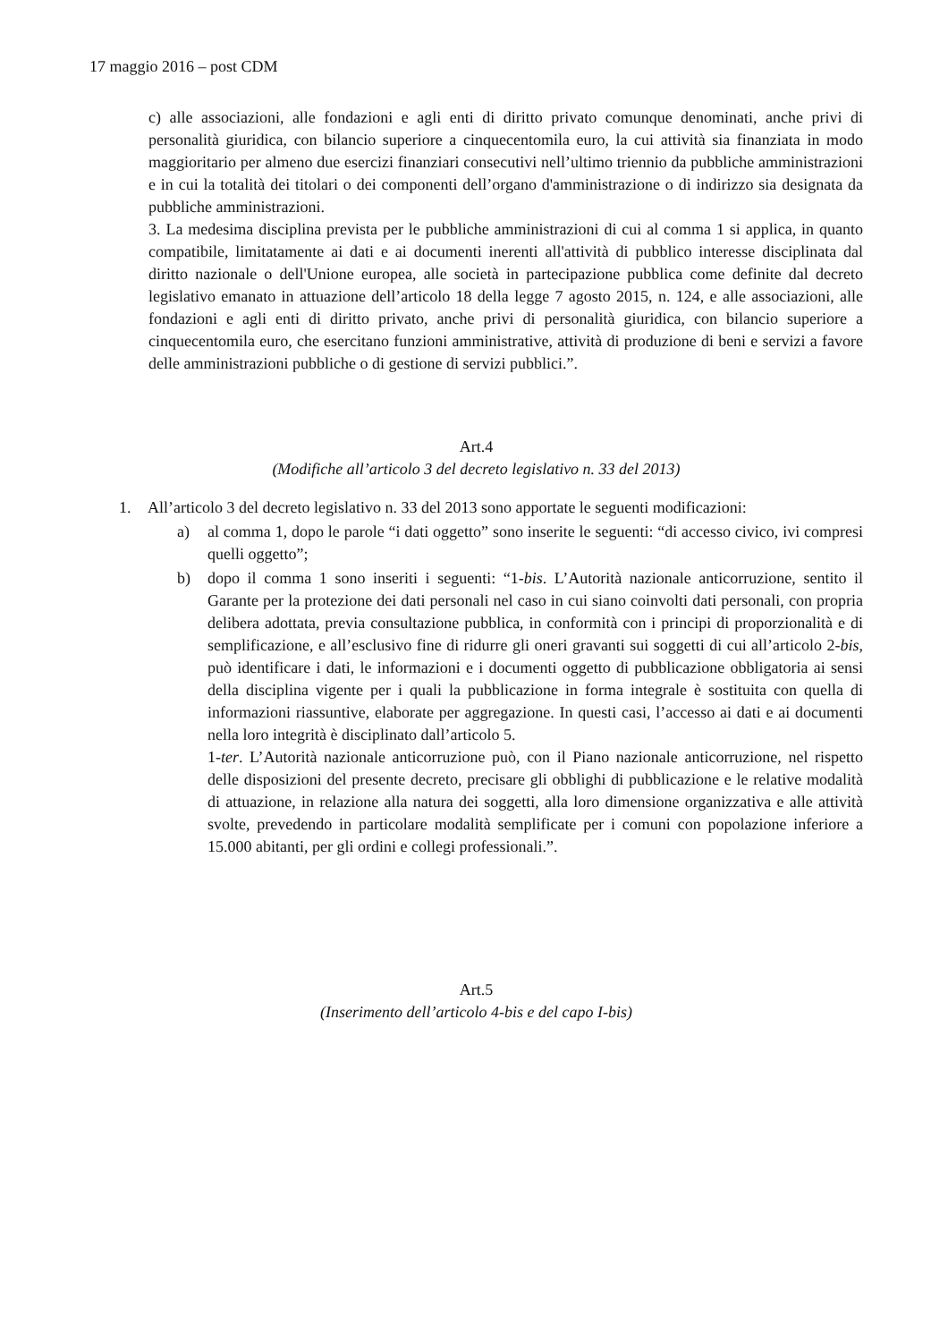17 maggio 2016 – post CDM
c) alle associazioni, alle fondazioni e agli enti di diritto privato comunque denominati, anche privi di personalità giuridica, con bilancio superiore a cinquecentomila euro, la cui attività sia finanziata in modo maggioritario per almeno due esercizi finanziari consecutivi nell’ultimo triennio da pubbliche amministrazioni e in cui la totalità dei titolari o dei componenti dell’organo d'amministrazione o di indirizzo sia designata da pubbliche amministrazioni.
3. La medesima disciplina prevista per le pubbliche amministrazioni di cui al comma 1 si applica, in quanto compatibile, limitatamente ai dati e ai documenti inerenti all'attività di pubblico interesse disciplinata dal diritto nazionale o dell'Unione europea, alle società in partecipazione pubblica come definite dal decreto legislativo emanato in attuazione dell’articolo 18 della legge 7 agosto 2015, n. 124, e alle associazioni, alle fondazioni e agli enti di diritto privato, anche privi di personalità giuridica, con bilancio superiore a cinquecentomila euro, che esercitano funzioni amministrative, attività di produzione di beni e servizi a favore delle amministrazioni pubbliche o di gestione di servizi pubblici.”.
Art.4
(Modifiche all’articolo 3 del decreto legislativo n. 33 del 2013)
1. All’articolo 3 del decreto legislativo n. 33 del 2013 sono apportate le seguenti modificazioni:
a) al comma 1, dopo le parole “i dati oggetto” sono inserite le seguenti: “di accesso civico, ivi compresi quelli oggetto”;
b) dopo il comma 1 sono inseriti i seguenti: “1-bis. L’Autorità nazionale anticorruzione, sentito il Garante per la protezione dei dati personali nel caso in cui siano coinvolti dati personali, con propria delibera adottata, previa consultazione pubblica, in conformità con i principi di proporzionalità e di semplificazione, e all’esclusivo fine di ridurre gli oneri gravanti sui soggetti di cui all’articolo 2-bis, può identificare i dati, le informazioni e i documenti oggetto di pubblicazione obbligatoria ai sensi della disciplina vigente per i quali la pubblicazione in forma integrale è sostituita con quella di informazioni riassuntive, elaborate per aggregazione. In questi casi, l’accesso ai dati e ai documenti nella loro integrità è disciplinato dall’articolo 5.
1-ter. L’Autorità nazionale anticorruzione può, con il Piano nazionale anticorruzione, nel rispetto delle disposizioni del presente decreto, precisare gli obblighi di pubblicazione e le relative modalità di attuazione, in relazione alla natura dei soggetti, alla loro dimensione organizzativa e alle attività svolte, prevedendo in particolare modalità semplificate per i comuni con popolazione inferiore a 15.000 abitanti, per gli ordini e collegi professionali.”.
Art.5
(Inserimento dell’articolo 4-bis e del capo I-bis)